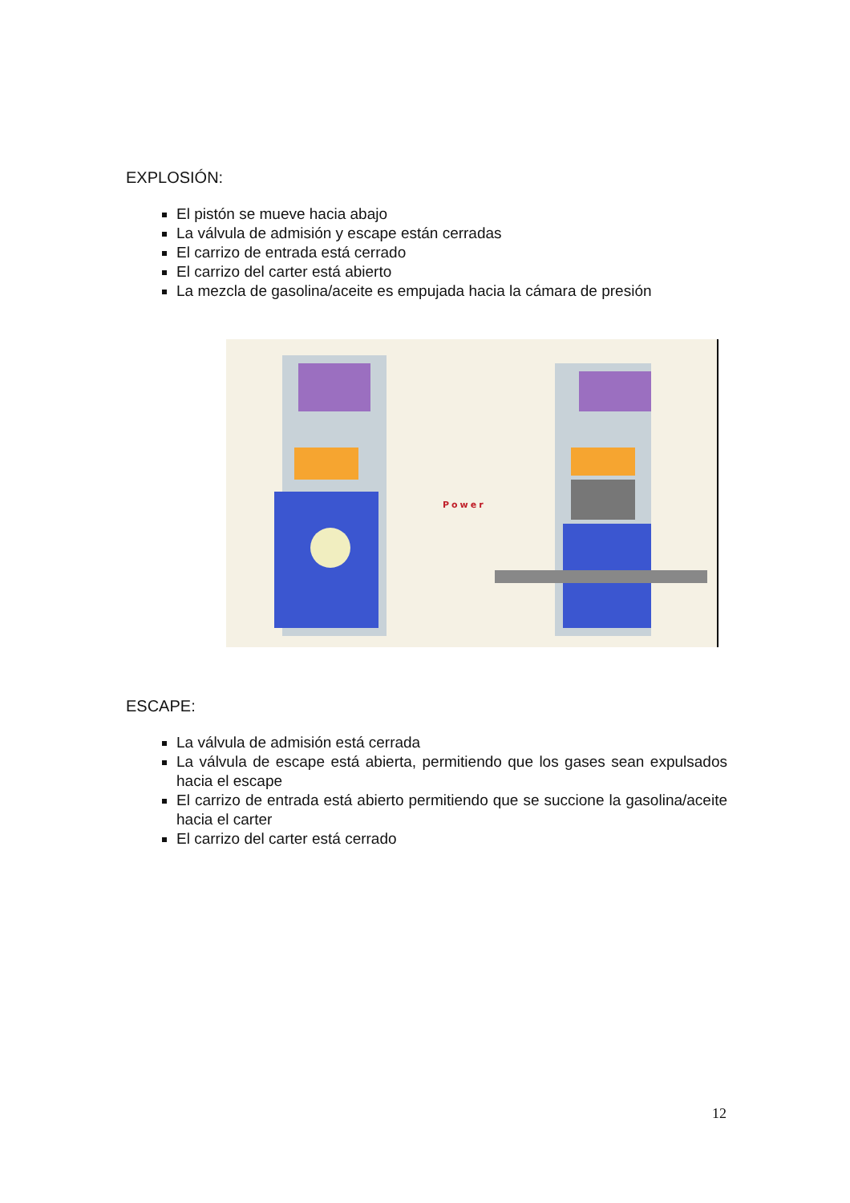EXPLOSIÓN:
El pistón se mueve hacia abajo
La válvula de admisión y escape están cerradas
El carrizo de entrada está cerrado
El carrizo del carter está abierto
La mezcla de gasolina/aceite es empujada hacia la cámara de presión
Power
ESCAPE:
La válvula de admisión está cerrada
La válvula de escape está abierta, permitiendo que los gases sean expulsados hacia el escape
El carrizo de entrada está abierto permitiendo que se succione la gasolina/aceite hacia el carter
El carrizo del carter está cerrado
12